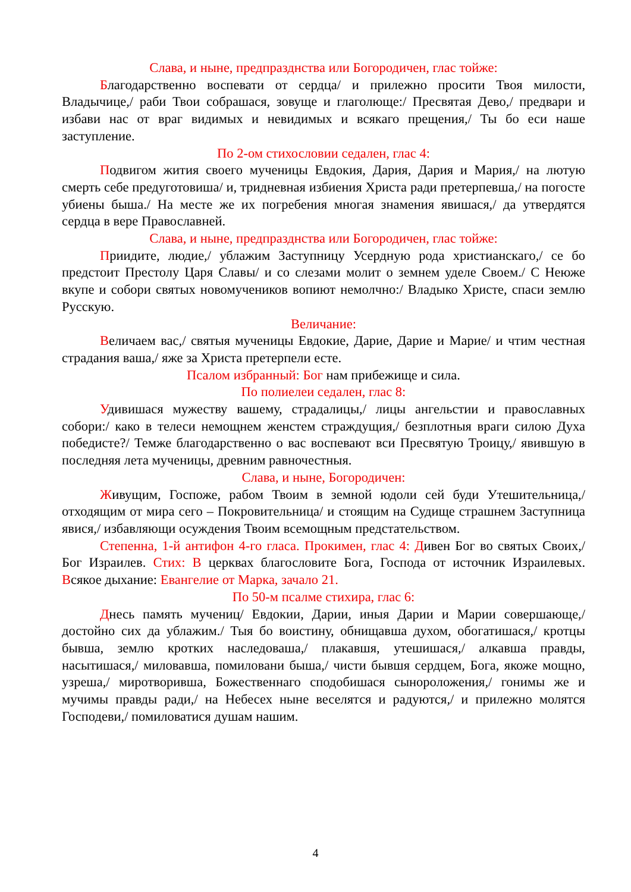Слава, и ныне, предпразднства или Богородичен, глас тойже:
Благодарственно воспевати от сердца/ и прилежно просити Твоя милости, Владычице,/ раби Твои собрашася, зовуще и глаголюще:/ Пресвятая Дево,/ предвари и избави нас от враг видимых и невидимых и всякаго прещения,/ Ты бо еси наше заступление.
По 2-ом стихословии седален, глас 4:
Подвигом жития своего мученицы Евдокия, Дария, Дария и Мария,/ на лютую смерть себе предуготовиша/ и, тридневная избиения Христа ради претерпевша,/ на погосте убиены быша./ На месте же их погребения многая знамения явишася,/ да утвердятся сердца в вере Православней.
Слава, и ныне, предпразднства или Богородичен, глас тойже:
Приидите, людие,/ ублажим Заступницу Усердную рода христианскаго,/ се бо предстоит Престолу Царя Славы/ и со слезами молит о земнем уделе Своем./ С Неюже вкупе и собори святых новомучеников вопиют немолчно:/ Владыко Христе, спаси землю Русскую.
Величание:
Величаем вас,/ святыя мученицы Евдокие, Дарие, Дарие и Марие/ и чтим честная страдания ваша,/ яже за Христа претерпели есте.
Псалом избранный: Бог нам прибежище и сила.
По полиелеи седален, глас 8:
Удивишася мужеству вашему, страдалицы,/ лицы ангельстии и православных собори:/ како в телеси немощнем женстем страждущия,/ безплотныя враги силою Духа победисте?/ Темже благодарственно о вас воспевают вси Пресвятую Троицу,/ явившую в последняя лета мученицы, древним равночестныя.
Слава, и ныне, Богородичен:
Живущим, Госпоже, рабом Твоим в земной юдоли сей буди Утешительница,/ отходящим от мира сего – Покровительница/ и стоящим на Судище страшнем Заступница явися,/ избавляющи осуждения Твоим всемощным предстательством.
Степенна, 1-й антифон 4-го гласа. Прокимен, глас 4: Дивен Бог во святых Своих,/ Бог Израилев. Стих: В церквах благословите Бога, Господа от источник Израилевых. Всякое дыхание: Евангелие от Марка, зачало 21.
По 50-м псалме стихира, глас 6:
Днесь память мучениц/ Евдокии, Дарии, иныя Дарии и Марии совершающе,/ достойно сих да ублажим./ Тыя бо воистину, обнищавша духом, обогатишася,/ кротцы бывша, землю кротких наследоваша,/ плакавшя, утешишася,/ алкавша правды, насытишася,/ миловавша, помиловани быша,/ чисти бывшя сердцем, Бога, якоже мощно, узреша,/ миротворивша, Божественнаго сподобишася сынopoложения,/ гонимы же и мучимы правды ради,/ на Небесех ныне веселятся и радуются,/ и прилежно молятся Господеви,/ помиловатися душам нашим.
4